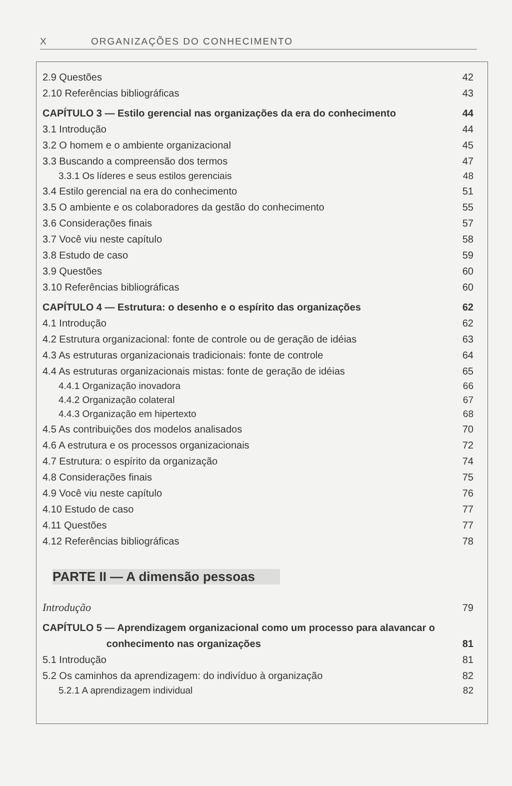X ORGANIZAÇÕES DO CONHECIMENTO
2.9 Questões 42
2.10 Referências bibliográficas 43
CAPÍTULO 3 — Estilo gerencial nas organizações da era do conhecimento 44
3.1 Introdução 44
3.2 O homem e o ambiente organizacional 45
3.3 Buscando a compreensão dos termos 47
3.3.1 Os líderes e seus estilos gerenciais 48
3.4 Estilo gerencial na era do conhecimento 51
3.5 O ambiente e os colaboradores da gestão do conhecimento 55
3.6 Considerações finais 57
3.7 Você viu neste capítulo 58
3.8 Estudo de caso 59
3.9 Questões 60
3.10 Referências bibliográficas 60
CAPÍTULO 4 — Estrutura: o desenho e o espírito das organizações 62
4.1 Introdução 62
4.2 Estrutura organizacional: fonte de controle ou de geração de idéias 63
4.3 As estruturas organizacionais tradicionais: fonte de controle 64
4.4 As estruturas organizacionais mistas: fonte de geração de idéias 65
4.4.1 Organização inovadora 66
4.4.2 Organização colateral 67
4.4.3 Organização em hipertexto 68
4.5 As contribuições dos modelos analisados 70
4.6 A estrutura e os processos organizacionais 72
4.7 Estrutura: o espírito da organização 74
4.8 Considerações finais 75
4.9 Você viu neste capítulo 76
4.10 Estudo de caso 77
4.11 Questões 77
4.12 Referências bibliográficas 78
PARTE II — A dimensão pessoas
Introdução 79
CAPÍTULO 5 — Aprendizagem organizacional como um processo para alavancar o
conhecimento nas organizações 81
5.1 Introdução 81
5.2 Os caminhos da aprendizagem: do indivíduo à organização 82
5.2.1 A aprendizagem individual 82